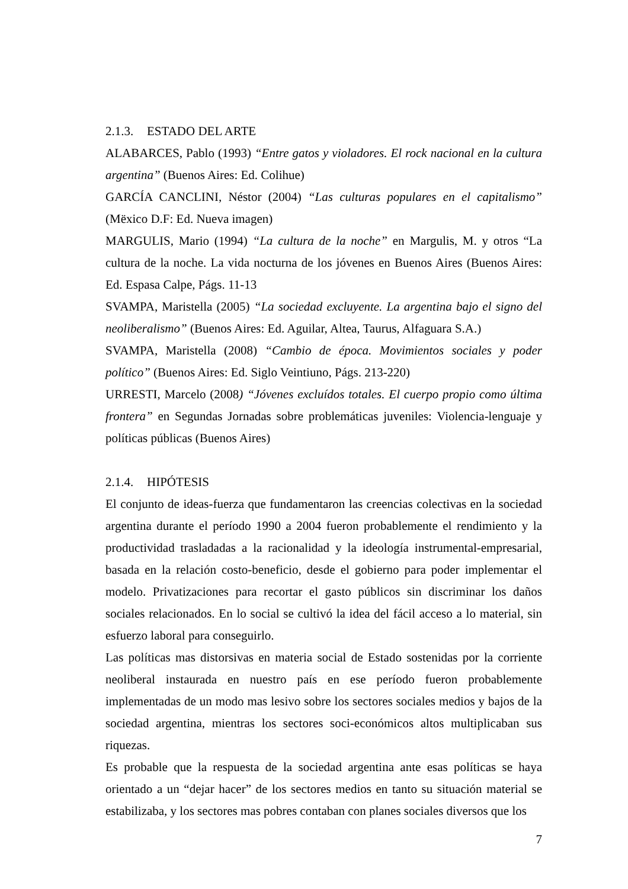2.1.3. ESTADO DEL ARTE
ALABARCES, Pablo (1993) “Entre gatos y violadores. El rock nacional en la cultura argentina” (Buenos Aires: Ed. Colihue)
GARCÍA CANCLINI, Néstor (2004) “Las culturas populares en el capitalismo” (Mëxico D.F: Ed. Nueva imagen)
MARGULIS, Mario (1994) “La cultura de la noche” en Margulis, M. y otros “La cultura de la noche. La vida nocturna de los jóvenes en Buenos Aires (Buenos Aires: Ed. Espasa Calpe, Págs. 11-13
SVAMPA, Maristella (2005) “La sociedad excluyente. La argentina bajo el signo del neoliberalismo” (Buenos Aires: Ed. Aguilar, Altea, Taurus, Alfaguara S.A.)
SVAMPA, Maristella (2008) “Cambio de época. Movimientos sociales y poder político” (Buenos Aires: Ed. Siglo Veintiuno, Págs. 213-220)
URRESTI, Marcelo (2008) “Jóvenes excluídos totales. El cuerpo propio como última frontera” en Segundas Jornadas sobre problemáticas juveniles: Violencia-lenguaje y políticas públicas (Buenos Aires)
2.1.4. HIPÓTESIS
El conjunto de ideas-fuerza que fundamentaron las creencias colectivas en la sociedad argentina durante el período 1990 a 2004 fueron probablemente el rendimiento y la productividad trasladadas a la racionalidad y la ideología instrumental-empresarial, basada en la relación costo-beneficio, desde el gobierno para poder implementar el modelo. Privatizaciones para recortar el gasto públicos sin discriminar los daños sociales relacionados. En lo social se cultivó la idea del fácil acceso a lo material, sin esfuerzo laboral para conseguirlo.
Las políticas mas distorsivas en materia social de Estado sostenidas por la corriente neoliberal instaurada en nuestro país en ese período fueron probablemente implementadas de un modo mas lesivo sobre los sectores sociales medios y bajos de la sociedad argentina, mientras los sectores soci-económicos altos multiplicaban sus riquezas.
Es probable que la respuesta de la sociedad argentina ante esas políticas se haya orientado a un “dejar hacer” de los sectores medios en tanto su situación material se estabilizaba, y los sectores mas pobres contaban con planes sociales diversos que los
7